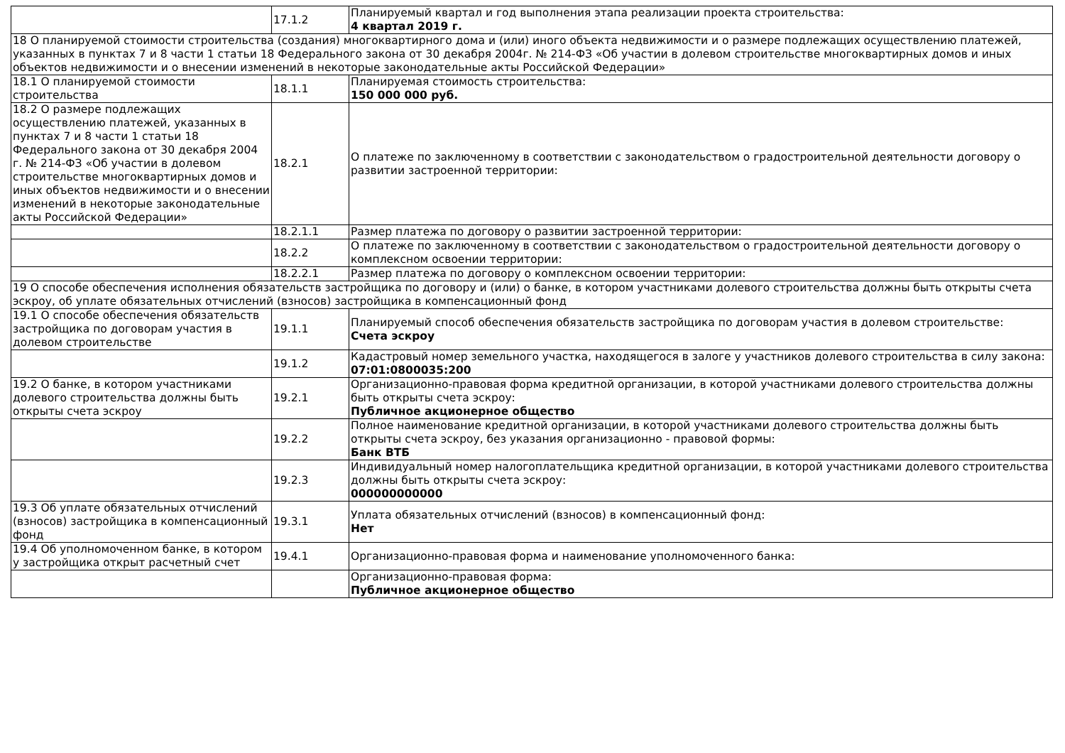| | 17.1.2 | Планируемый квартал и год выполнения этапа реализации проекта строительства: 4 квартал 2019 г. |
| 18 О планируемой стоимости строительства (создания) многоквартирного дома и (или) иного объекта недвижимости и о размере подлежащих осуществлению платежей, указанных в пунктах 7 и 8 части 1 статьи 18 Федерального закона от 30 декабря 2004г. № 214-ФЗ «Об участии в долевом строительстве многоквартирных домов и иных объектов недвижимости и о внесении изменений в некоторые законодательные акты Российской Федерации» | | |
| 18.1 О планируемой стоимости строительства | 18.1.1 | Планируемая стоимость строительства: 150 000 000 руб. |
| 18.2 О размере подлежащих осуществлению платежей, указанных в пунктах 7 и 8 части 1 статьи 18 Федерального закона от 30 декабря 2004 г. № 214-ФЗ «Об участии в долевом строительстве многоквартирных домов и иных объектов недвижимости и о внесении изменений в некоторые законодательные акты Российской Федерации» | 18.2.1 | О платеже по заключенному в соответствии с законодательством о градостроительной деятельности договору о развитии застроенной территории: |
| | 18.2.1.1 | Размер платежа по договору о развитии застроенной территории: |
| | 18.2.2 | О платеже по заключенному в соответствии с законодательством о градостроительной деятельности договору о комплексном освоении территории: |
| | 18.2.2.1 | Размер платежа по договору о комплексном освоении территории: |
| 19 О способе обеспечения исполнения обязательств застройщика по договору и (или) о банке, в котором участниками долевого строительства должны быть открыты счета эскроу, об уплате обязательных отчислений (взносов) застройщика в компенсационный фонд | | |
| 19.1 О способе обеспечения обязательств застройщика по договорам участия в долевом строительстве | 19.1.1 | Планируемый способ обеспечения обязательств застройщика по договорам участия в долевом строительстве: Счета эскроу |
| | 19.1.2 | Кадастровый номер земельного участка, находящегося в залоге у участников долевого строительства в силу закона: 07:01:0800035:200 |
| 19.2 О банке, в котором участниками долевого строительства должны быть открыты счета эскроу | 19.2.1 | Организационно-правовая форма кредитной организации, в которой участниками долевого строительства должны быть открыты счета эскроу: Публичное акционерное общество |
| | 19.2.2 | Полное наименование кредитной организации, в которой участниками долевого строительства должны быть открыты счета эскроу, без указания организационно - правовой формы: Банк ВТБ |
| | 19.2.3 | Индивидуальный номер налогоплательщика кредитной организации, в которой участниками долевого строительства должны быть открыты счета эскроу: 000000000000 |
| 19.3 Об уплате обязательных отчислений (взносов) застройщика в компенсационный фонд | 19.3.1 | Уплата обязательных отчислений (взносов) в компенсационный фонд: Нет |
| 19.4 Об уполномоченном банке, в котором у застройщика открыт расчетный счет | 19.4.1 | Организационно-правовая форма и наименование уполномоченного банка: |
| | | Организационно-правовая форма: Публичное акционерное общество |